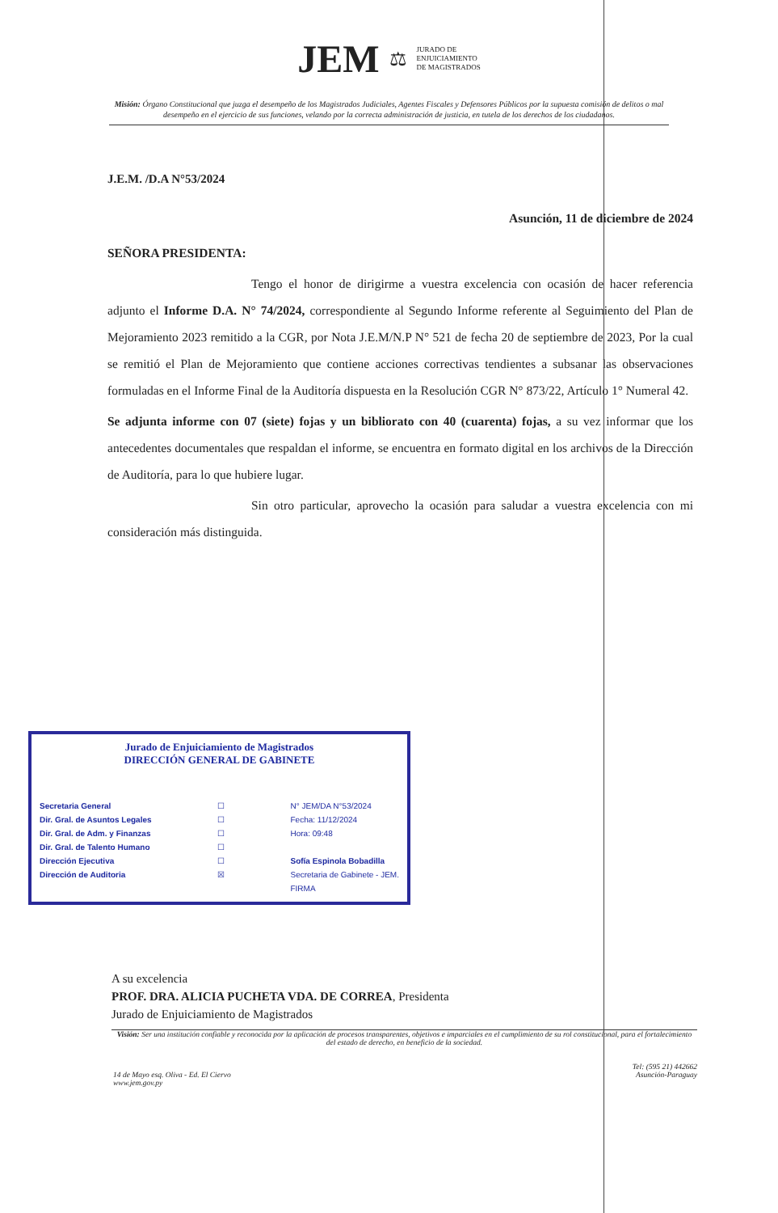JEM ⚖ JURADO DE
ENJUICIAMIENTO
DE MAGISTRADOS
Misión: Órgano Constitucional que juzga el desempeño de los Magistrados Judiciales, Agentes Fiscales y Defensores Públicos por la supuesta comisión de delitos o mal desempeño en el ejercicio de sus funciones, velando por la correcta administración de justicia, en tutela de los derechos de los ciudadanos.
J.E.M. /D.A N°53/2024
Asunción, 11 de diciembre de 2024
SEÑORA PRESIDENTA:
Tengo el honor de dirigirme a vuestra excelencia con ocasión de hacer referencia adjunto el Informe D.A. N° 74/2024, correspondiente al Segundo Informe referente al Seguimiento del Plan de Mejoramiento 2023 remitido a la CGR, por Nota J.E.M/N.P N° 521 de fecha 20 de septiembre de 2023, Por la cual se remitió el Plan de Mejoramiento que contiene acciones correctivas tendientes a subsanar las observaciones formuladas en el Informe Final de la Auditoría dispuesta en la Resolución CGR N° 873/22, Artículo 1° Numeral 42.
Se adjunta informe con 07 (siete) fojas y un bibliorato con 40 (cuarenta) fojas, a su vez informar que los antecedentes documentales que respaldan el informe, se encuentra en formato digital en los archivos de la Dirección de Auditoría, para lo que hubiere lugar.
Sin otro particular, aprovecho la ocasión para saludar a vuestra excelencia con mi consideración más distinguida.
Jurado de Enjuiciamiento de Magistrados
DIRECCIÓN GENERAL DE GABINETE
Secretaria General
Dir. Gral. de Asuntos Legales
Dir. Gral. de Adm. y Finanzas
Dir. Gral. de Talento Humano
Dirección Ejecutiva
Dirección de Auditoria
☐
☐
☐
☐
☐
☒
N° JEM/DA N°53/2024
Fecha: 11/12/2024
Hora: 09:48
Sofía Espinola Bobadilla
Secretaria de Gabinete - JEM.
FIRMA
A su excelencia
PROF. DRA. ALICIA PUCHETA VDA. DE CORREA, Presidenta
Jurado de Enjuiciamiento de Magistrados
Visión: Ser una institución confiable y reconocida por la aplicación de procesos transparentes, objetivos e imparciales en el cumplimiento de su rol constitucional, para el fortalecimiento del estado de derecho, en beneficio de la sociedad.
14 de Mayo esq. Oliva - Ed. El Ciervo
www.jem.gov.py
Tel: (595 21) 442662
Asunción-Paraguay